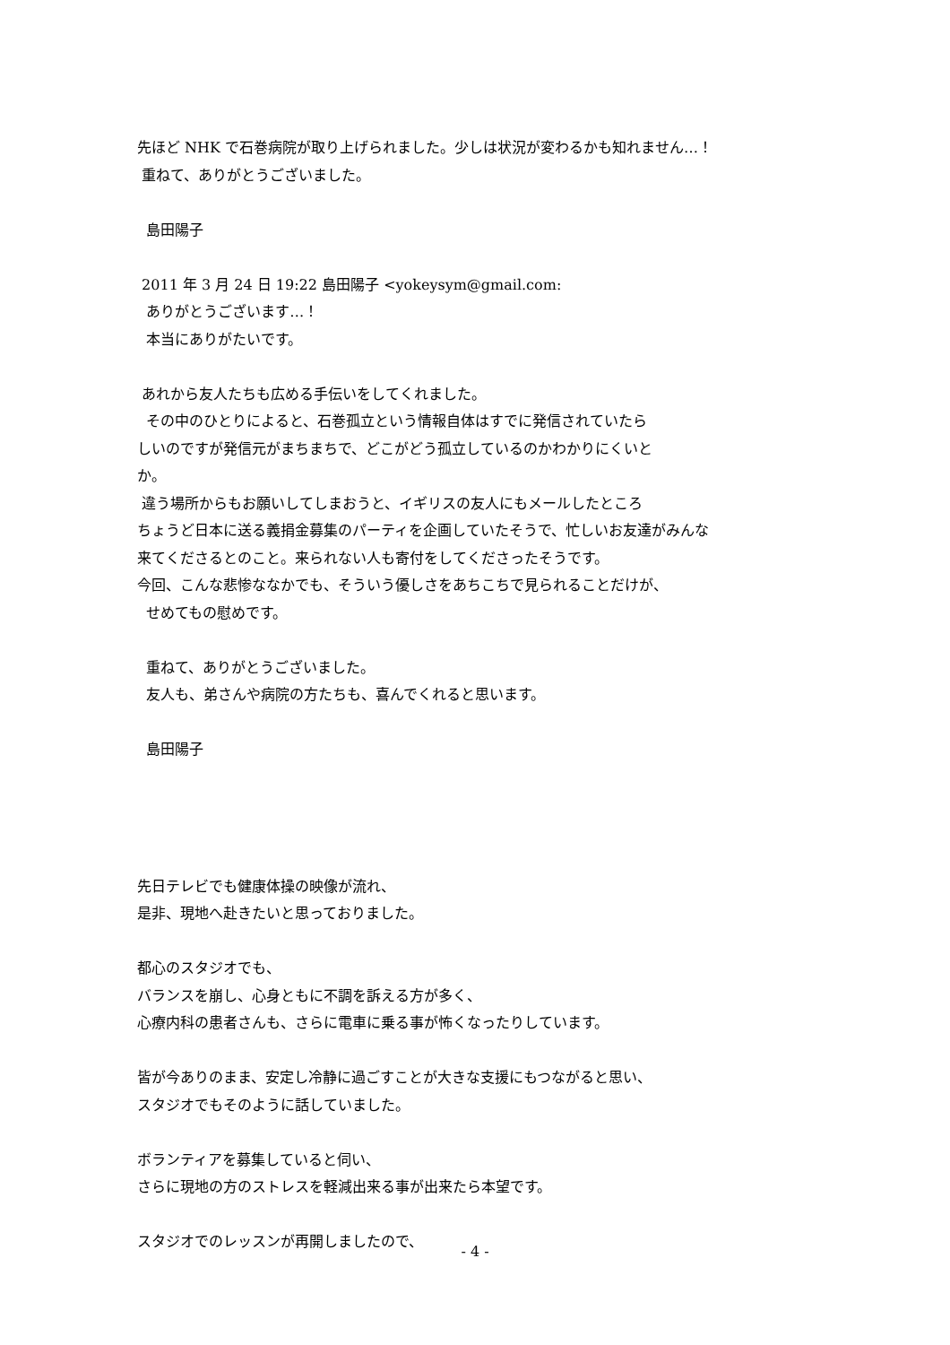先ほど NHK で石巻病院が取り上げられました。少しは状況が変わるかも知れません…！
重ねて、ありがとうございました。
島田陽子
2011 年 3 月 24 日 19:22 島田陽子 <yokeysym@gmail.com:
ありがとうございます…！
本当にありがたいです。
あれから友人たちも広める手伝いをしてくれました。
その中のひとりによると、石巻孤立という情報自体はすでに発信されていたら
しいのですが発信元がまちまちで、どこがどう孤立しているのかわかりにくいと
か。
違う場所からもお願いしてしまおうと、イギリスの友人にもメールしたところ
ちょうど日本に送る義捐金募集のパーティを企画していたそうで、忙しいお友達がみんな
来てくださるとのこと。来られない人も寄付をしてくださったそうです。
今回、こんな悲惨ななかでも、そういう優しさをあちこちで見られることだけが、
せめてもの慰めです。
重ねて、ありがとうございました。
友人も、弟さんや病院の方たちも、喜んでくれると思います。
島田陽子
先日テレビでも健康体操の映像が流れ、
是非、現地へ赴きたいと思っておりました。
都心のスタジオでも、
バランスを崩し、心身ともに不調を訴える方が多く、
心療内科の患者さんも、さらに電車に乗る事が怖くなったりしています。
皆が今ありのまま、安定し冷静に過ごすことが大きな支援にもつながると思い、
スタジオでもそのように話していました。
ボランティアを募集していると伺い、
さらに現地の方のストレスを軽減出来る事が出来たら本望です。
スタジオでのレッスンが再開しましたので、
- 4 -